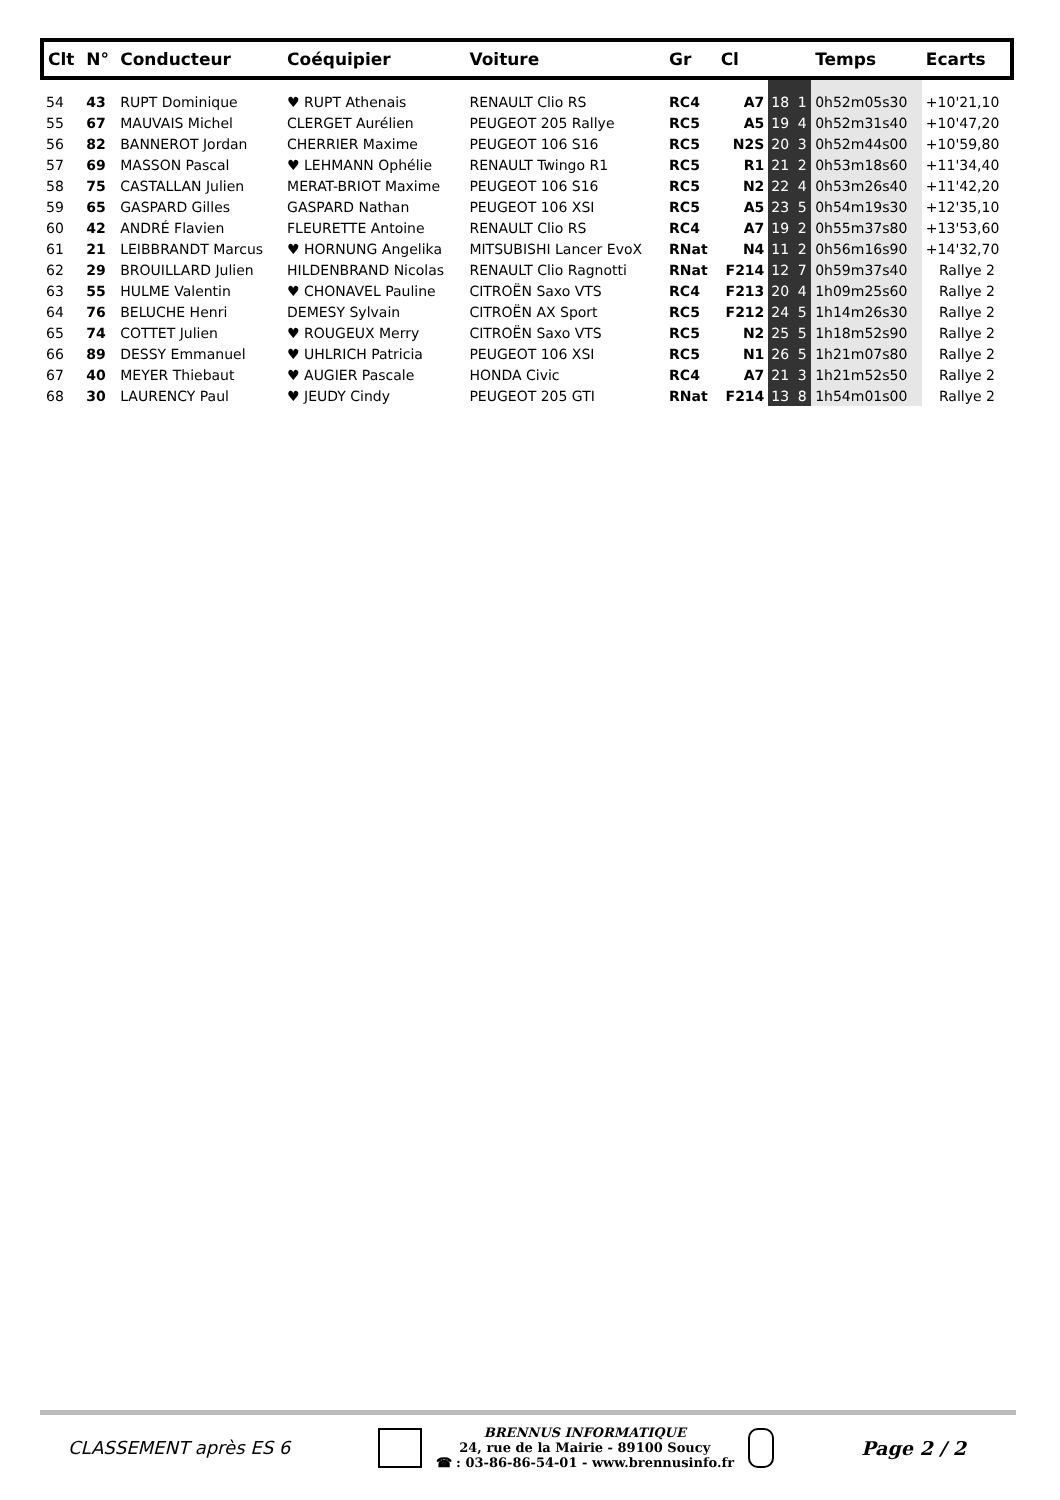| Clt | N° | Conducteur | Coéquipier | Voiture | Gr | Cl | | | Temps | Ecarts |
| --- | --- | --- | --- | --- | --- | --- | --- | --- | --- | --- |
| 54 | 43 | RUPT Dominique | ♥ RUPT Athenais | RENAULT Clio RS | RC4 | A7 | 18 | 1 | 0h52m05s30 | +10'21,10 |
| 55 | 67 | MAUVAIS Michel | CLERGET Aurélien | PEUGEOT 205 Rallye | RC5 | A5 | 19 | 4 | 0h52m31s40 | +10'47,20 |
| 56 | 82 | BANNEROT Jordan | CHERRIER Maxime | PEUGEOT 106 S16 | RC5 | N2S | 20 | 3 | 0h52m44s00 | +10'59,80 |
| 57 | 69 | MASSON Pascal | ♥ LEHMANN Ophélie | RENAULT Twingo R1 | RC5 | R1 | 21 | 2 | 0h53m18s60 | +11'34,40 |
| 58 | 75 | CASTALLAN Julien | MERAT-BRIOT Maxime | PEUGEOT 106 S16 | RC5 | N2 | 22 | 4 | 0h53m26s40 | +11'42,20 |
| 59 | 65 | GASPARD Gilles | GASPARD Nathan | PEUGEOT 106 XSI | RC5 | A5 | 23 | 5 | 0h54m19s30 | +12'35,10 |
| 60 | 42 | ANDRÉ Flavien | FLEURETTE Antoine | RENAULT Clio RS | RC4 | A7 | 19 | 2 | 0h55m37s80 | +13'53,60 |
| 61 | 21 | LEIBBRANDT Marcus | ♥ HORNUNG Angelika | MITSUBISHI Lancer EvoX | RNat | N4 | 11 | 2 | 0h56m16s90 | +14'32,70 |
| 62 | 29 | BROUILLARD Julien | HILDENBRAND Nicolas | RENAULT Clio Ragnotti | RNat | F214 | 12 | 7 | 0h59m37s40 | Rallye 2 |
| 63 | 55 | HULME Valentin | ♥ CHONAVEL Pauline | CITROËN Saxo VTS | RC4 | F213 | 20 | 4 | 1h09m25s60 | Rallye 2 |
| 64 | 76 | BELUCHE Henri | DEMESY Sylvain | CITROËN AX Sport | RC5 | F212 | 24 | 5 | 1h14m26s30 | Rallye 2 |
| 65 | 74 | COTTET Julien | ♥ ROUGEUX Merry | CITROËN Saxo VTS | RC5 | N2 | 25 | 5 | 1h18m52s90 | Rallye 2 |
| 66 | 89 | DESSY Emmanuel | ♥ UHLRICH Patricia | PEUGEOT 106 XSI | RC5 | N1 | 26 | 5 | 1h21m07s80 | Rallye 2 |
| 67 | 40 | MEYER Thiebaut | ♥ AUGIER Pascale | HONDA Civic | RC4 | A7 | 21 | 3 | 1h21m52s50 | Rallye 2 |
| 68 | 30 | LAURENCY Paul | ♥ JEUDY Cindy | PEUGEOT 205 GTI | RNat | F214 | 13 | 8 | 1h54m01s00 | Rallye 2 |
CLASSEMENT après ES 6
BRENNUS INFORMATIQUE
24, rue de la Mairie - 89100 Soucy
☎ : 03-86-86-54-01 - www.brennusinfo.fr
Page 2 / 2